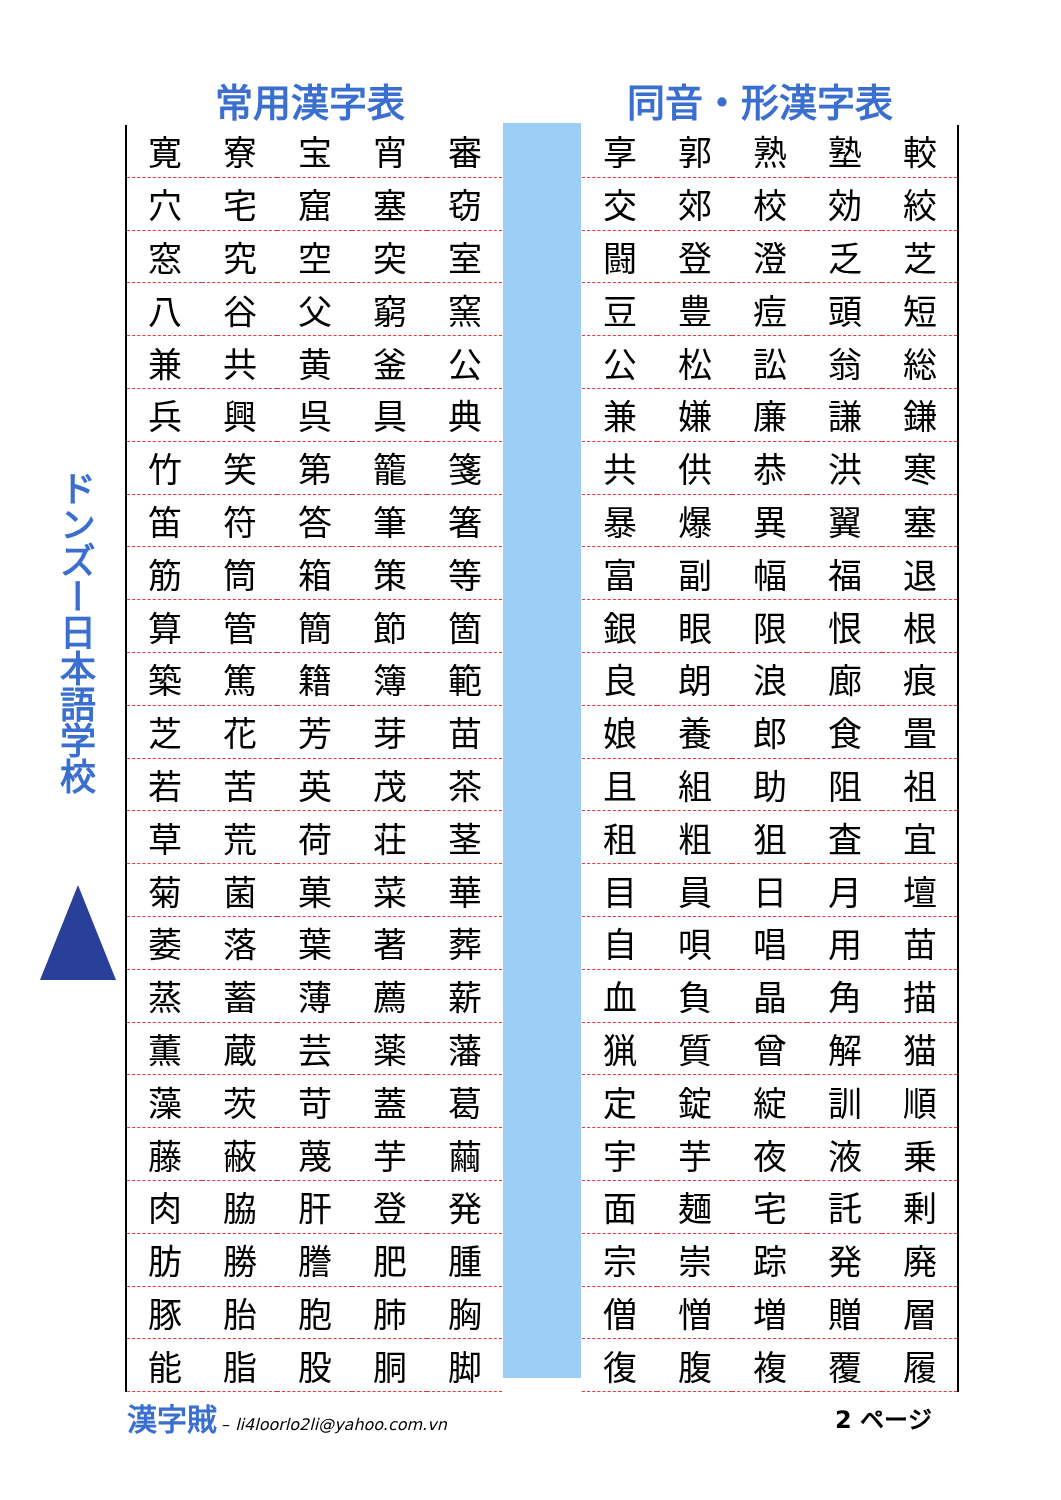常用漢字表 同音・形漢字表
ドンズー日本語学校
| 寛 | 寮 | 宝 | 宵 | 審 |
| 穴 | 宅 | 窟 | 塞 | 窃 |
| 窓 | 究 | 空 | 突 | 室 |
| 八 | 谷 | 父 | 窮 | 窯 |
| 兼 | 共 | 黄 | 釜 | 公 |
| 兵 | 興 | 呉 | 具 | 典 |
| 竹 | 笑 | 第 | 籠 | 箋 |
| 笛 | 符 | 答 | 筆 | 箸 |
| 筋 | 筒 | 箱 | 策 | 等 |
| 算 | 管 | 簡 | 節 | 箇 |
| 築 | 篤 | 籍 | 簿 | 範 |
| 芝 | 花 | 芳 | 芽 | 苗 |
| 若 | 苦 | 英 | 茂 | 茶 |
| 草 | 荒 | 荷 | 荘 | 茎 |
| 菊 | 菌 | 菓 | 菜 | 華 |
| 萎 | 落 | 葉 | 著 | 葬 |
| 蒸 | 蓄 | 薄 | 薦 | 薪 |
| 薫 | 蔵 | 芸 | 薬 | 藩 |
| 藻 | 茨 | 苛 | 蓋 | 葛 |
| 藤 | 蔽 | 蔑 | 芋 | 繭 |
| 肉 | 脇 | 肝 | 登 | 発 |
| 肪 | 勝 | 謄 | 肥 | 腫 |
| 豚 | 胎 | 胞 | 肺 | 胸 |
| 能 | 脂 | 股 | 胴 | 脚 |
| 享 | 郭 | 熟 | 塾 | 較 |
| 交 | 郊 | 校 | 効 | 絞 |
| 闘 | 登 | 澄 | 乏 | 芝 |
| 豆 | 豊 | 痘 | 頭 | 短 |
| 公 | 松 | 訟 | 翁 | 総 |
| 兼 | 嫌 | 廉 | 謙 | 鎌 |
| 共 | 供 | 恭 | 洪 | 寒 |
| 暴 | 爆 | 異 | 翼 | 塞 |
| 富 | 副 | 幅 | 福 | 退 |
| 銀 | 眼 | 限 | 恨 | 根 |
| 良 | 朗 | 浪 | 廊 | 痕 |
| 娘 | 養 | 郎 | 食 | 畳 |
| 且 | 組 | 助 | 阻 | 祖 |
| 租 | 粗 | 狙 | 査 | 宜 |
| 目 | 員 | 日 | 月 | 壇 |
| 自 | 唄 | 唱 | 用 | 苗 |
| 血 | 負 | 晶 | 角 | 描 |
| 猟 | 質 | 曾 | 解 | 猫 |
| 定 | 錠 | 綻 | 訓 | 順 |
| 宇 | 芋 | 夜 | 液 | 乗 |
| 面 | 麺 | 宅 | 託 | 剰 |
| 宗 | 崇 | 踪 | 発 | 廃 |
| 僧 | 憎 | 増 | 贈 | 層 |
| 復 | 腹 | 複 | 覆 | 履 |
漢字賊 – li4loorlo2li@yahoo.com.vn
2 ページ